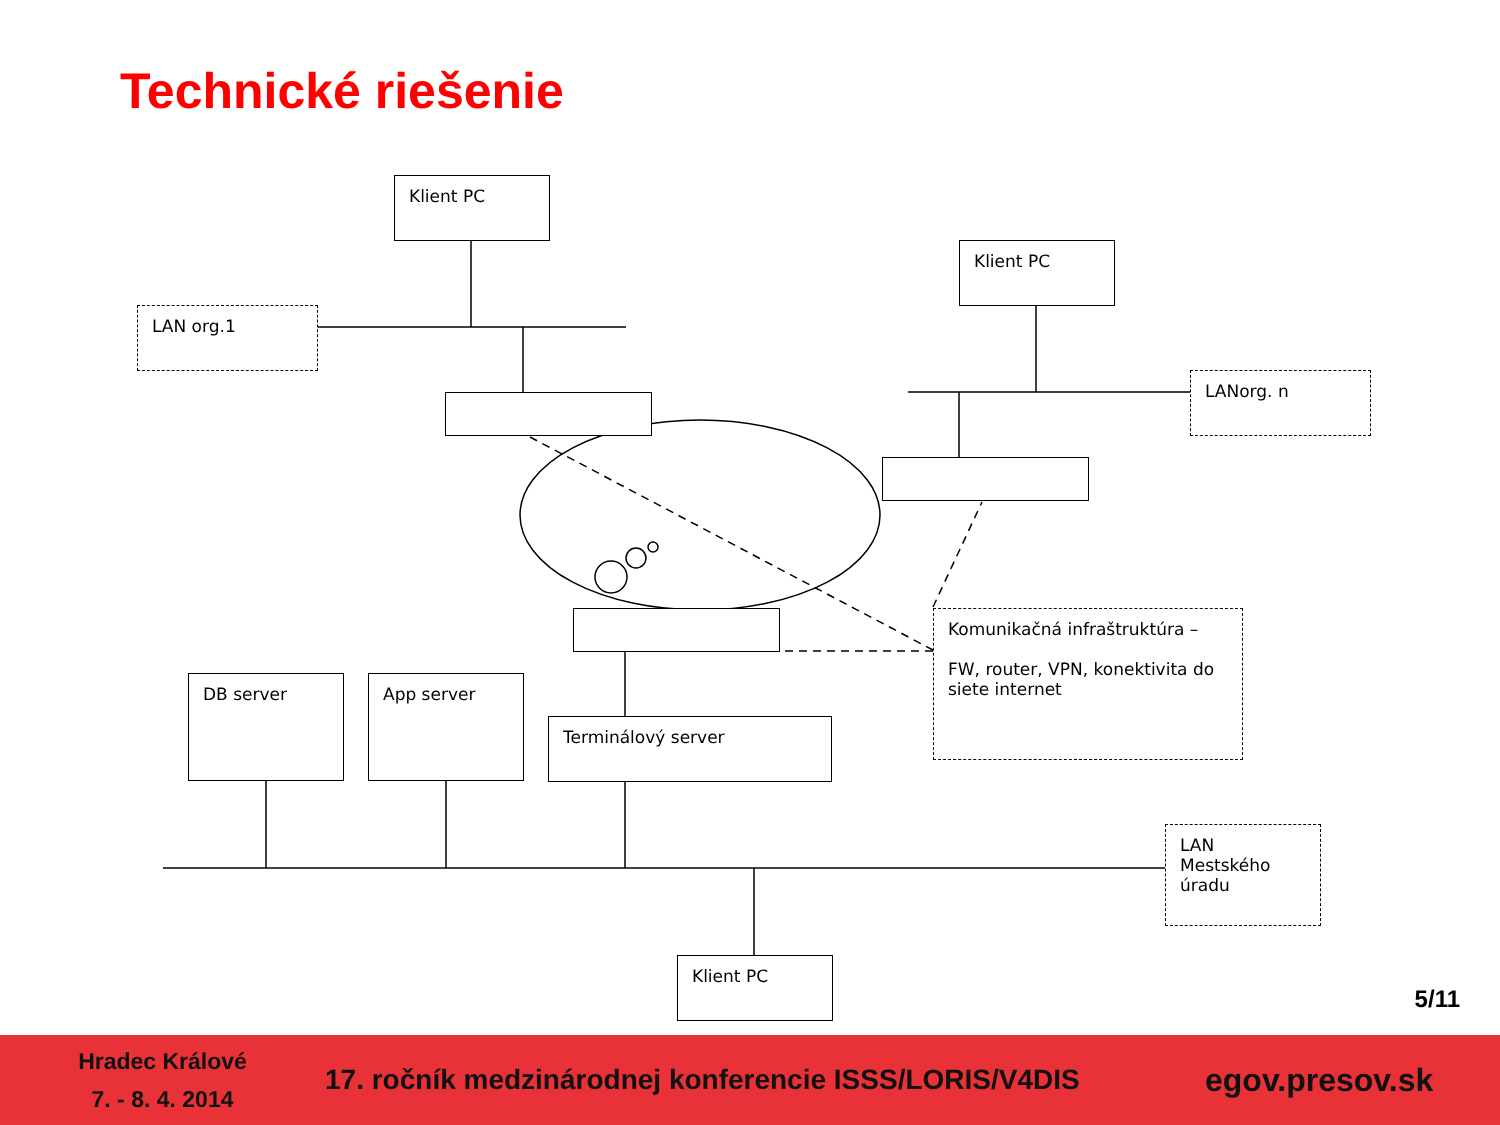Technické riešenie
Klient PC
Klient PC
LAN org.1
LANorg. n
Komunikačná infraštruktúra –
FW, router, VPN, konektivita do siete internet
DB server App server
Terminálový server
LAN Mestského úradu
Klient PC
5/11
Hradec Králové
7. - 8. 4. 2014
17. ročník medzinárodnej konferencie ISSS/LORIS/V4DIS
egov.presov.sk